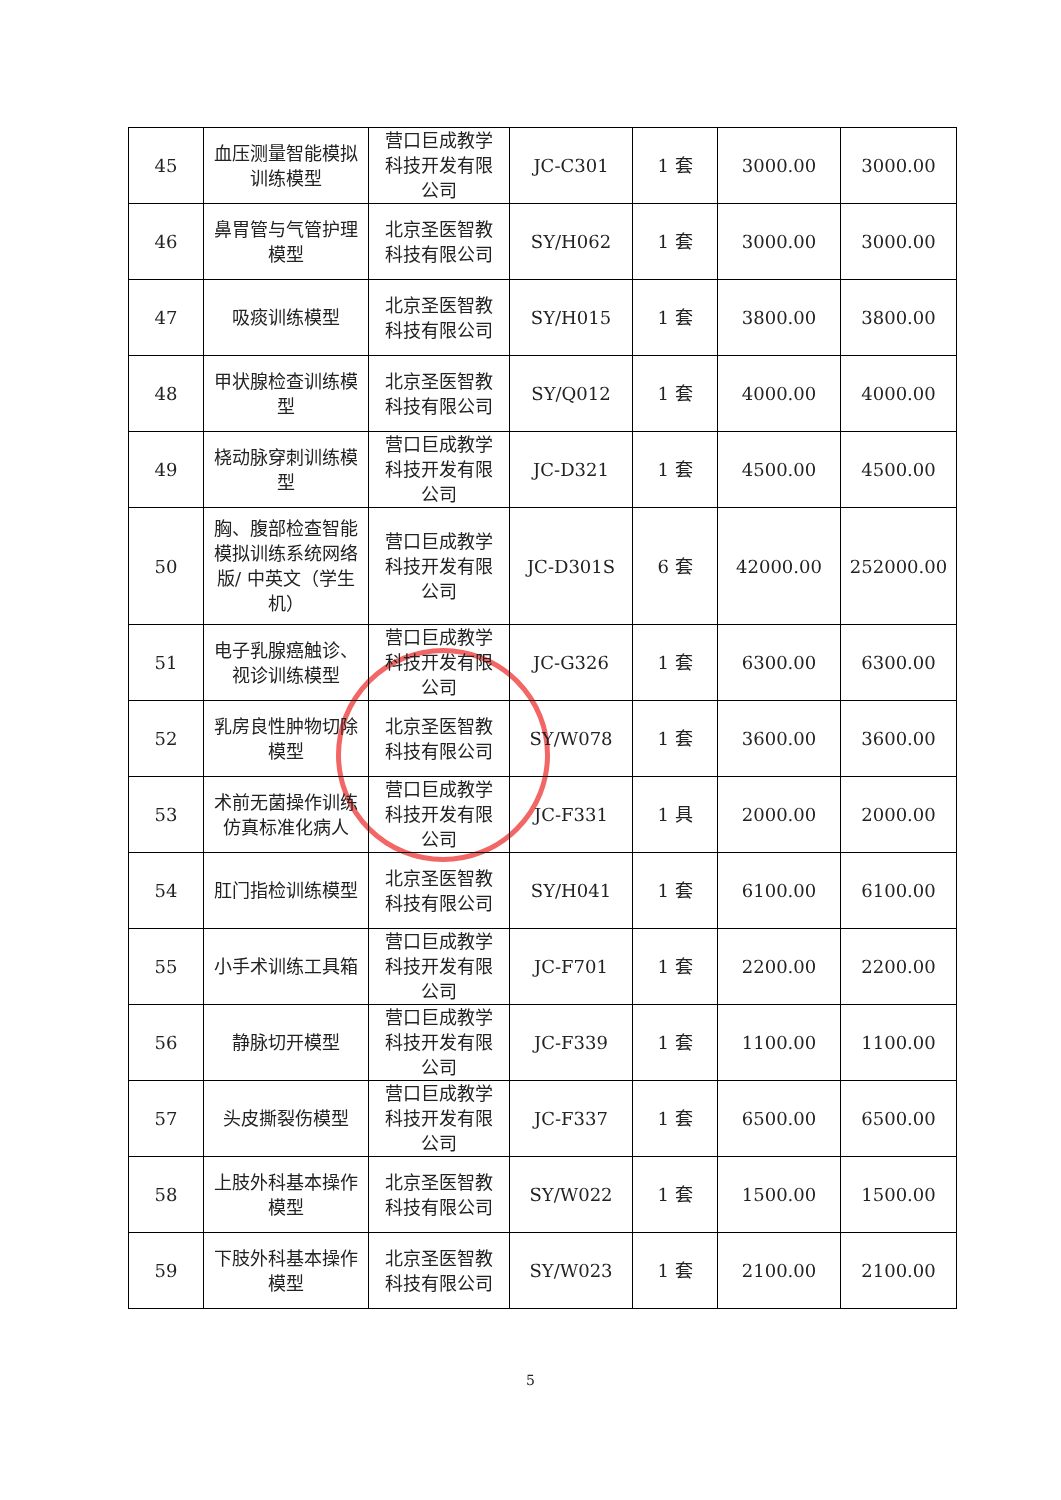| 45 | 血压测量智能模拟训练模型 | 营口巨成教学科技开发有限公司 | JC-C301 | 1 套 | 3000.00 | 3000.00 |
| 46 | 鼻胃管与气管护理模型 | 北京圣医智教科技有限公司 | SY/H062 | 1 套 | 3000.00 | 3000.00 |
| 47 | 吸痰训练模型 | 北京圣医智教科技有限公司 | SY/H015 | 1 套 | 3800.00 | 3800.00 |
| 48 | 甲状腺检查训练模型 | 北京圣医智教科技有限公司 | SY/Q012 | 1 套 | 4000.00 | 4000.00 |
| 49 | 桡动脉穿刺训练模型 | 营口巨成教学科技开发有限公司 | JC-D321 | 1 套 | 4500.00 | 4500.00 |
| 50 | 胸、腹部检查智能模拟训练系统网络版/ 中英文（学生机） | 营口巨成教学科技开发有限公司 | JC-D301S | 6 套 | 42000.00 | 252000.00 |
| 51 | 电子乳腺癌触诊、视诊训练模型 | 营口巨成教学科技开发有限公司 | JC-G326 | 1 套 | 6300.00 | 6300.00 |
| 52 | 乳房良性肿物切除模型 | 北京圣医智教科技有限公司 | SY/W078 | 1 套 | 3600.00 | 3600.00 |
| 53 | 术前无菌操作训练仿真标准化病人 | 营口巨成教学科技开发有限公司 | JC-F331 | 1 具 | 2000.00 | 2000.00 |
| 54 | 肛门指检训练模型 | 北京圣医智教科技有限公司 | SY/H041 | 1 套 | 6100.00 | 6100.00 |
| 55 | 小手术训练工具箱 | 营口巨成教学科技开发有限公司 | JC-F701 | 1 套 | 2200.00 | 2200.00 |
| 56 | 静脉切开模型 | 营口巨成教学科技开发有限公司 | JC-F339 | 1 套 | 1100.00 | 1100.00 |
| 57 | 头皮撕裂伤模型 | 营口巨成教学科技开发有限公司 | JC-F337 | 1 套 | 6500.00 | 6500.00 |
| 58 | 上肢外科基本操作模型 | 北京圣医智教科技有限公司 | SY/W022 | 1 套 | 1500.00 | 1500.00 |
| 59 | 下肢外科基本操作模型 | 北京圣医智教科技有限公司 | SY/W023 | 1 套 | 2100.00 | 2100.00 |
5